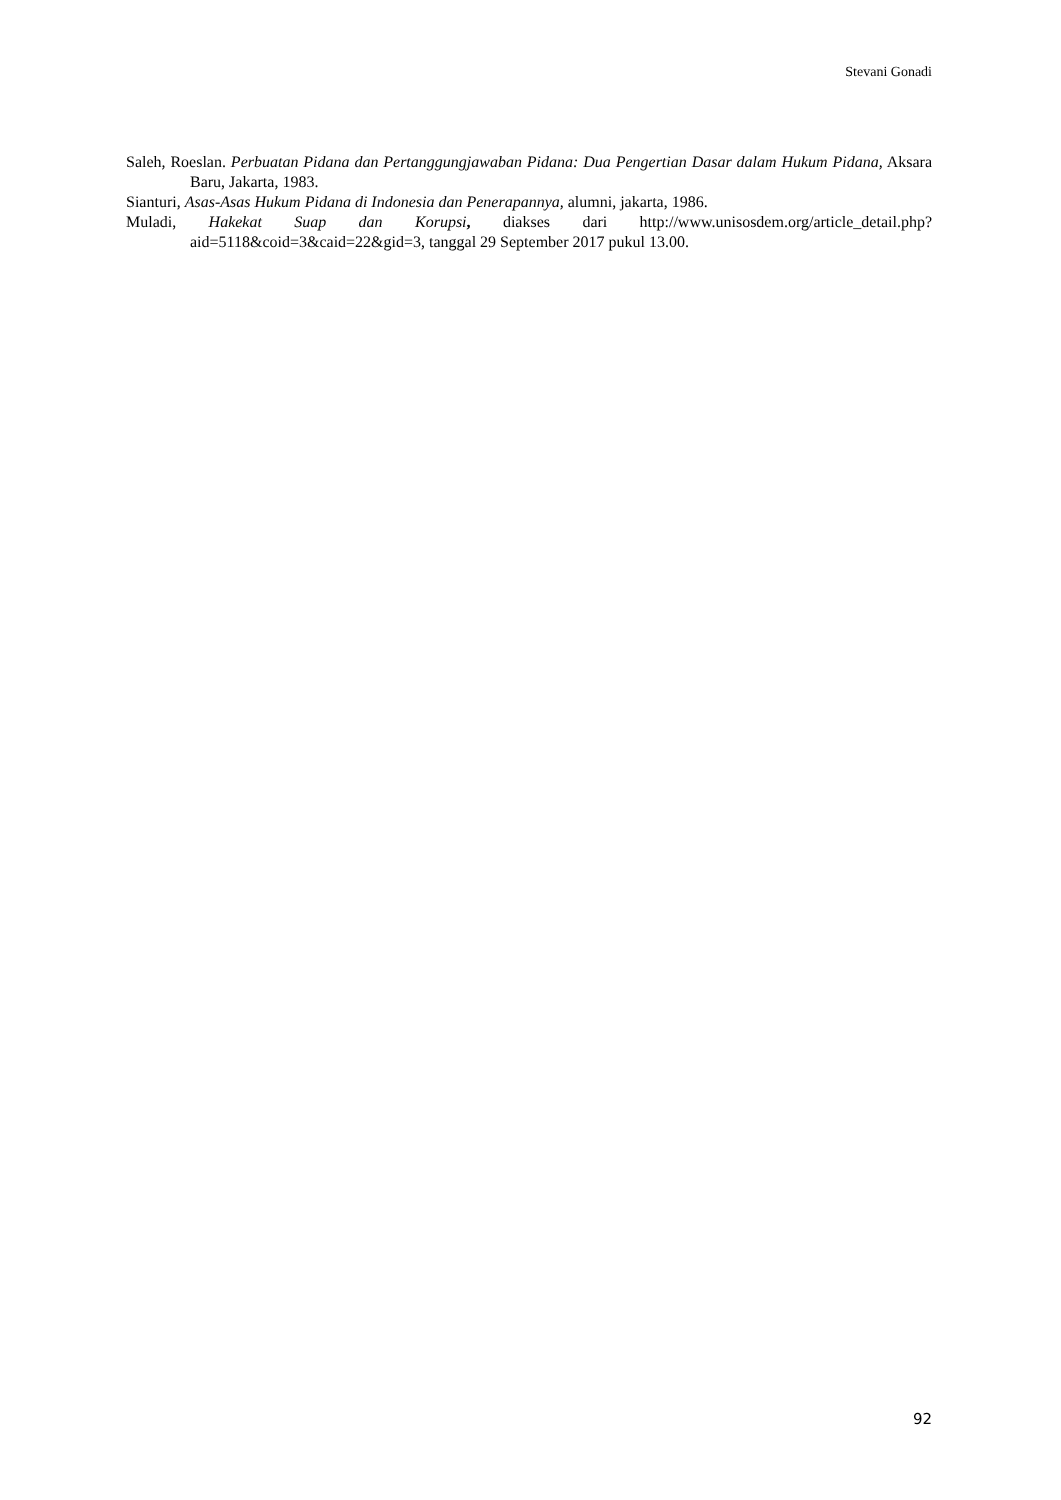Stevani Gonadi
Saleh, Roeslan. Perbuatan Pidana dan Pertanggungjawaban Pidana: Dua Pengertian Dasar dalam Hukum Pidana, Aksara Baru, Jakarta, 1983.
Sianturi, Asas-Asas Hukum Pidana di Indonesia dan Penerapannya, alumni, jakarta, 1986.
Muladi, Hakekat Suap dan Korupsi, diakses dari http://www.unisosdem.org/article_detail.php?aid=5118&coid=3&caid=22&gid=3, tanggal 29 September 2017 pukul 13.00.
92